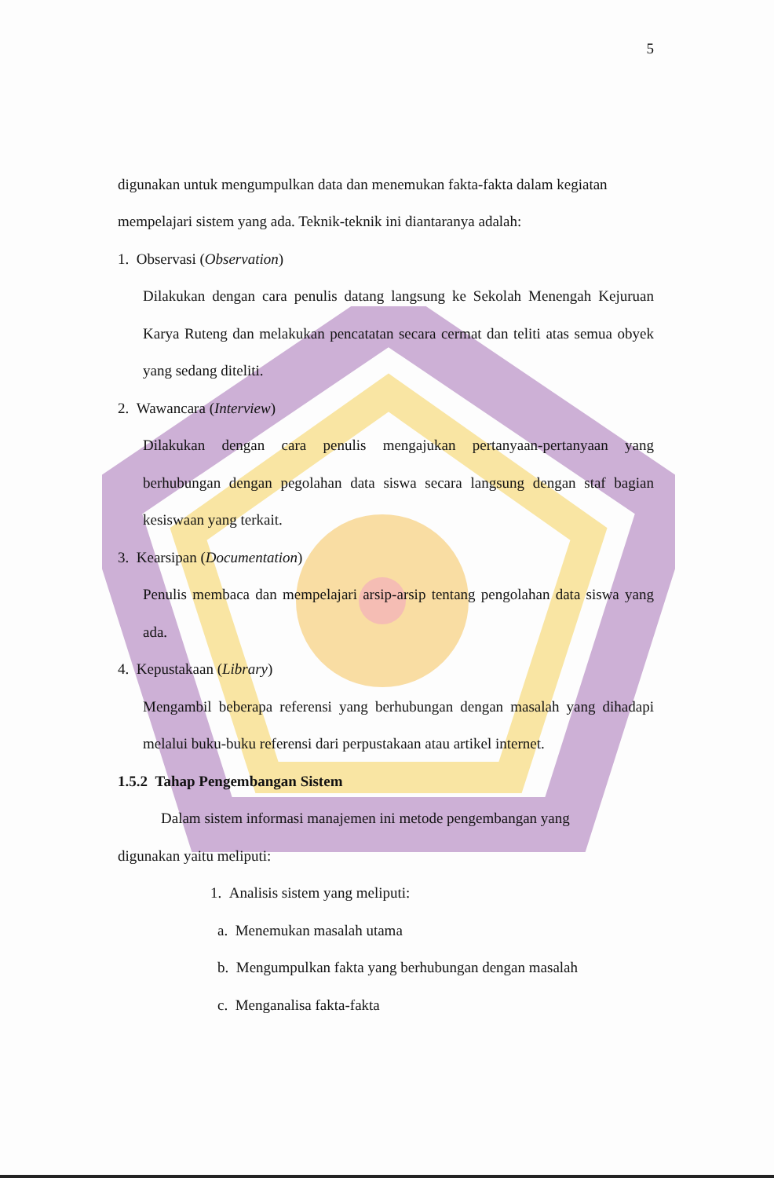5
digunakan untuk mengumpulkan data dan menemukan fakta-fakta dalam kegiatan
mempelajari sistem yang ada. Teknik-teknik ini diantaranya adalah:
1. Observasi (Observation)
Dilakukan dengan cara penulis datang langsung ke Sekolah Menengah Kejuruan Karya Ruteng dan melakukan pencatatan secara cermat dan teliti atas semua obyek yang sedang diteliti.
2. Wawancara (Interview)
Dilakukan dengan cara penulis mengajukan pertanyaan-pertanyaan yang berhubungan dengan pegolahan data siswa secara langsung dengan staf bagian kesiswaan yang terkait.
3. Kearsipan (Documentation)
Penulis membaca dan mempelajari arsip-arsip tentang pengolahan data siswa yang ada.
4. Kepustakaan (Library)
Mengambil beberapa referensi yang berhubungan dengan masalah yang dihadapi melalui buku-buku referensi dari perpustakaan atau artikel internet.
1.5.2 Tahap Pengembangan Sistem
Dalam sistem informasi manajemen ini metode pengembangan yang
digunakan yaitu meliputi:
1. Analisis sistem yang meliputi:
a. Menemukan masalah utama
b. Mengumpulkan fakta yang berhubungan dengan masalah
c. Menganalisa fakta-fakta